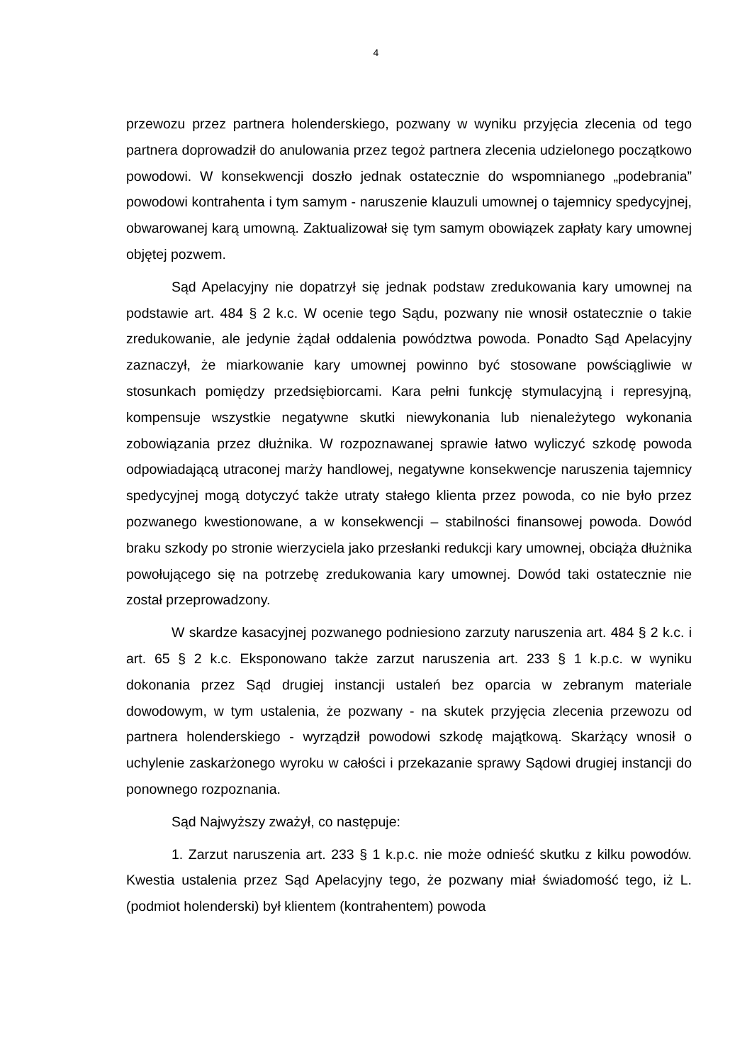4
przewozu przez partnera holenderskiego, pozwany w wyniku przyjęcia zlecenia od tego partnera doprowadził do anulowania przez tegoż partnera zlecenia udzielonego początkowo powodowi. W konsekwencji doszło jednak ostatecznie do wspomnianego „podebrania” powodowi kontrahenta i tym samym - naruszenie klauzuli umownej o tajemnicy spedycyjnej, obwarowanej karą umowną. Zaktualizował się tym samym obowiązek zapłaty kary umownej objętej pozwem.
Sąd Apelacyjny nie dopatrzył się jednak podstaw zredukowania kary umownej na podstawie art. 484 § 2 k.c. W ocenie tego Sądu, pozwany nie wnosił ostatecznie o takie zredukowanie, ale jedynie żądał oddalenia powództwa powoda. Ponadto Sąd Apelacyjny zaznaczył, że miarkowanie kary umownej powinno być stosowane powściągliwie w stosunkach pomiędzy przedsiębiorcami. Kara pełni funkcję stymulacyjną i represyjną, kompensuje wszystkie negatywne skutki niewykonania lub nienależytego wykonania zobowiązania przez dłużnika. W rozpoznawanej sprawie łatwo wyliczyć szkodę powoda odpowiadającą utraconej marży handlowej, negatywne konsekwencje naruszenia tajemnicy spedycyjnej mogą dotyczyć także utraty stałego klienta przez powoda, co nie było przez pozwanego kwestionowane, a w konsekwencji – stabilności finansowej powoda. Dowód braku szkody po stronie wierzyciela jako przesłanki redukcji kary umownej, obciąża dłużnika powołującego się na potrzebę zredukowania kary umownej. Dowód taki ostatecznie nie został przeprowadzony.
W skardze kasacyjnej pozwanego podniesiono zarzuty naruszenia art. 484 § 2 k.c. i art. 65 § 2 k.c. Eksponowano także zarzut naruszenia art. 233 § 1 k.p.c. w wyniku dokonania przez Sąd drugiej instancji ustaleń bez oparcia w zebranym materiale dowodowym, w tym ustalenia, że pozwany - na skutek przyjęcia zlecenia przewozu od partnera holenderskiego - wyrządził powodowi szkodę majątkową. Skarżący wnosił o uchylenie zaskarżonego wyroku w całości i przekazanie sprawy Sądowi drugiej instancji do ponownego rozpoznania.
Sąd Najwyższy zważył, co następuje:
1. Zarzut naruszenia art. 233 § 1 k.p.c. nie może odnieść skutku z kilku powodów. Kwestia ustalenia przez Sąd Apelacyjny tego, że pozwany miał świadomość tego, iż L. (podmiot holenderski) był klientem (kontrahentem) powoda